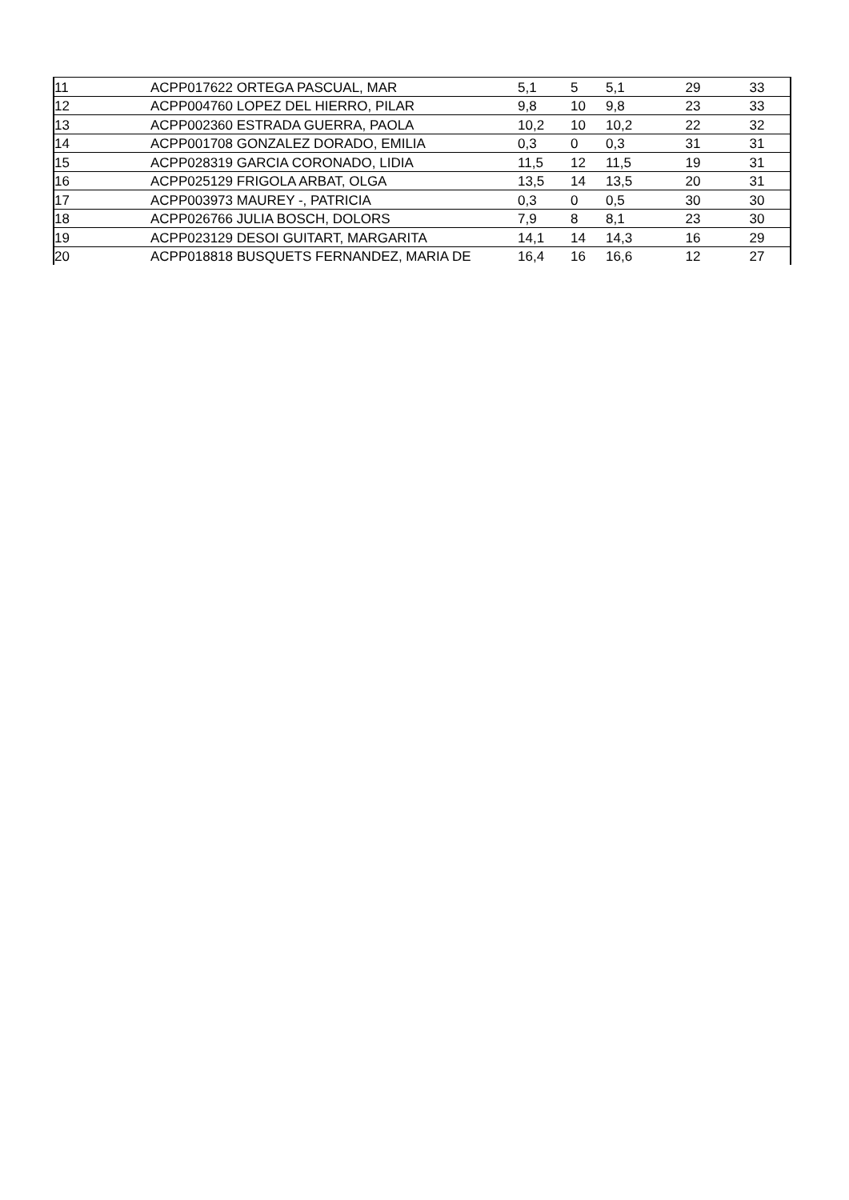| 11 | ACPP017622 | ORTEGA PASCUAL, MAR | 5,1 | 5 | 5,1 | 29 | 33 |
| 12 | ACPP004760 | LOPEZ DEL HIERRO, PILAR | 9,8 | 10 | 9,8 | 23 | 33 |
| 13 | ACPP002360 | ESTRADA GUERRA, PAOLA | 10,2 | 10 | 10,2 | 22 | 32 |
| 14 | ACPP001708 | GONZALEZ DORADO, EMILIA | 0,3 | 0 | 0,3 | 31 | 31 |
| 15 | ACPP028319 | GARCIA CORONADO, LIDIA | 11,5 | 12 | 11,5 | 19 | 31 |
| 16 | ACPP025129 | FRIGOLA ARBAT, OLGA | 13,5 | 14 | 13,5 | 20 | 31 |
| 17 | ACPP003973 | MAUREY -, PATRICIA | 0,3 | 0 | 0,5 | 30 | 30 |
| 18 | ACPP026766 | JULIA BOSCH, DOLORS | 7,9 | 8 | 8,1 | 23 | 30 |
| 19 | ACPP023129 | DESOI GUITART, MARGARITA | 14,1 | 14 | 14,3 | 16 | 29 |
| 20 | ACPP018818 | BUSQUETS FERNANDEZ, MARIA DE | 16,4 | 16 | 16,6 | 12 | 27 |